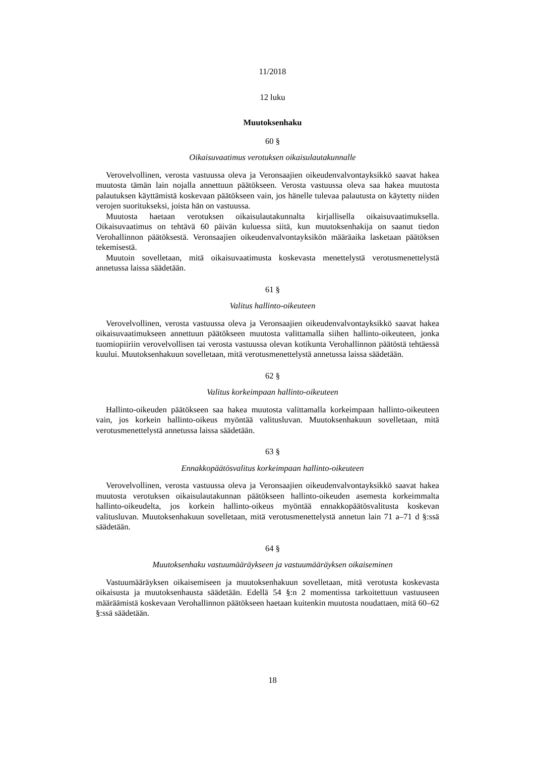11/2018
12 luku
Muutoksenhaku
60 §
Oikaisuvaatimus verotuksen oikaisulautakunnalle
Verovelvollinen, verosta vastuussa oleva ja Veronsaajien oikeudenvalvontayksikkö saavat hakea muutosta tämän lain nojalla annettuun päätökseen. Verosta vastuussa oleva saa hakea muutosta palautuksen käyttämistä koskevaan päätökseen vain, jos hänelle tulevaa palautusta on käytetty niiden verojen suoritukseksi, joista hän on vastuussa.
Muutosta haetaan verotuksen oikaisulautakunnalta kirjallisella oikaisuvaatimuksella. Oikaisuvaatimus on tehtävä 60 päivän kuluessa siitä, kun muutoksenhakija on saanut tiedon Verohallinnon päätöksestä. Veronsaajien oikeudenvalvontayksikön määräaika lasketaan päätöksen tekemisestä.
Muutoin sovelletaan, mitä oikaisuvaatimusta koskevasta menettelystä verotusmenettelystä annetussa laissa säädetään.
61 §
Valitus hallinto-oikeuteen
Verovelvollinen, verosta vastuussa oleva ja Veronsaajien oikeudenvalvontayksikkö saavat hakea oikaisuvaatimukseen annettuun päätökseen muutosta valittamalla siihen hallinto-oikeuteen, jonka tuomiopiiriin verovelvollisen tai verosta vastuussa olevan kotikunta Verohallinnon päätöstä tehtäessä kuului. Muutoksenhakuun sovelletaan, mitä verotusmenettelystä annetussa laissa säädetään.
62 §
Valitus korkeimpaan hallinto-oikeuteen
Hallinto-oikeuden päätökseen saa hakea muutosta valittamalla korkeimpaan hallinto-oikeuteen vain, jos korkein hallinto-oikeus myöntää valitusluvan. Muutoksenhakuun sovelletaan, mitä verotusmenettelystä annetussa laissa säädetään.
63 §
Ennakkopäätösvalitus korkeimpaan hallinto-oikeuteen
Verovelvollinen, verosta vastuussa oleva ja Veronsaajien oikeudenvalvontayksikkö saavat hakea muutosta verotuksen oikaisulautakunnan päätökseen hallinto-oikeuden asemesta korkeimmalta hallinto-oikeudelta, jos korkein hallinto-oikeus myöntää ennakkopäätösvalitusta koskevan valitusluvan. Muutoksenhakuun sovelletaan, mitä verotusmenettelystä annetun lain 71 a–71 d §:ssä säädetään.
64 §
Muutoksenhaku vastuumääräykseen ja vastuumääräyksen oikaiseminen
Vastuumääräyksen oikaisemiseen ja muutoksenhakuun sovelletaan, mitä verotusta koskevasta oikaisusta ja muutoksenhausta säädetään. Edellä 54 §:n 2 momentissa tarkoitettuun vastuuseen määräämistä koskevaan Verohallinnon päätökseen haetaan kuitenkin muutosta noudattaen, mitä 60–62 §:ssä säädetään.
18